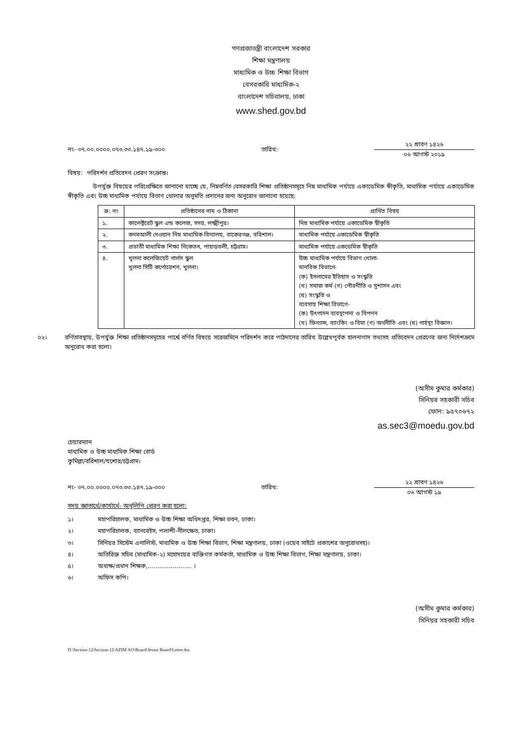গণপ্রজাতন্ত্রী বাংলাদেশ সরকার
শিক্ষা মন্ত্রণালয়
মাধ্যমিক ও উচ্চ শিক্ষা বিভাগ
বেসরকারি মাধ্যমিক-২
বাংলাদেশ সচিবালয়, ঢাকা
www.shed.gov.bd
নং- ৩৭.০০.০০০০.০৭৩.৩৩.১৪৭.১৯-৩০০ তারিখ:
২২ শ্রাবণ ১৪২৬
০৬ আগস্ট ২০১৯
বিষয়: পরিদর্শন প্রতিবেদন প্রেরণ সংক্রান্ত।
উপর্যুক্ত বিষয়ের পরিপ্রেক্ষিতে জানানো যাচ্ছে যে, নিম্নবর্ণিত বেসরকারি শিক্ষা প্রতিষ্ঠানসমূহে নিম্ন মাধ্যমিক পর্যায়ে একাডেমিক স্বীকৃতি, মাধ্যমিক পর্যায়ে একাডেমিক স্বীকৃতি এবং উচ্চ মাধ্যমিক পর্যায়ে বিভাগ খোলার অনুমতি প্রদানের জন্য অনুরোধ জানানো হয়েছে:
| ক্র: নং | প্রতিষ্ঠানের নাম ও ঠিকানা | প্রার্থিত বিষয় |
| --- | --- | --- |
| ১. | কালেক্টরেট স্কুল এন্ড কলেজ, সদর, লক্ষ্মীপুর। | নিম্ন মাধ্যমিক পর্যায়ে একাডেমিক স্বীকৃতি |
| ২. | কদমআলী দেওয়ান নিম্ন মাধ্যমিক বিদ্যালয়, বাকেরগঞ্জ, বরিশাল। | মাধ্যমিক পর্যায়ে একাডেমিক স্বীকৃতি |
| ৩. | প্রভাতী মাধ্যমিক শিক্ষা নিকেতন, পাহাড়তলী, চট্টগ্রাম। | মাধ্যমিক পর্যায়ে একডেমিক স্বীকৃতি |
| ৪. | খুলনা কলেজিয়েট গার্লস স্কুল খুলনা সিটি কর্পোরেশন, খুলনা। | উচ্চ মাধ্যমিক পর্যায়ে বিভাগ খোলা- মানবিক বিভাগে- (ক) ইসলামের ইতিহাস ও সংস্কৃতি (খ) সমাজ কর্ম (গ) পৌরনীতি ও সুশাসন এবং (ঘ) সংস্কৃতি ও ব্যবসায় শিক্ষা বিভাগে- (ক) উৎপাদন ব্যবস্থাপনা ও বিপণন (খ) ফিন্যান্স, ব্যাংকিং ও বিমা (গ) অর্থনীতি এবং (ঘ) গার্হস্থ্য বিজ্ঞান। |
০২। বর্ণিতাবস্থায়, উপর্যুক্ত শিক্ষা প্রতিষ্ঠানসমূহের পার্শ্বে বর্ণিত বিষয়ে সরেজমিনে পরিদর্শন করে পাঠদানের তারিখ উল্লেখপূর্বক হালনাগাদ তথ্যসহ প্রতিবেদন প্রেরণের জন্য নির্দেশক্রমে অনুরোধ করা হলো।
(অসীম কুমার কর্মকার)
সিনিয়র সহকারী সচিব
ফোন: ৯৫৭০৬৭২
as.sec3@moedu.gov.bd
চেয়ারম্যান
মাধ্যমিক ও উচ্চ মাধ্যমিক শিক্ষা বোর্ড
কুমিল্লা/বরিশাল/যশোর/চট্টগ্রাম।
নং- ৩৭.০০.০০০০.০৭৩.৩৩.১৪৭.১৯-৩০০ তারিখ:
২২ শ্রাবণ ১৪২৬
০৬ আগস্ট ১৯
সদয় জ্ঞাতার্থে/কার্যার্থে- অনুলিপি প্রেরণ করা হলো:
১। মহাপরিচালক, মাধ্যমিক ও উচ্চ শিক্ষা অধিদপ্তর, শিক্ষা ভবন, ঢাকা।
২। মহাপরিচালক, ব্যানবেইস, পলাশী-নীলক্ষেত, ঢাকা।
৩। সিনিয়র সিস্টেম এনালিস্ট, মাধ্যমিক ও উচ্চ শিক্ষা বিভাগ, শিক্ষা মন্ত্রণালয়, ঢাকা (ওয়েব সাইটে প্রকাশের অনুরোধসহ)।
৪। অতিরিক্ত সচিব (মাধ্যমিক-২) মহোদয়ের ব্যক্তিগত কর্মকর্তা, মাধ্যমিক ও উচ্চ শিক্ষা বিভাগ, শিক্ষা মন্ত্রণালয়, ঢাকা।
৫। অধ্যক্ষ/প্রধান শিক্ষক,....................... ।
৬। অফিস কপি।
(অসীম কুমার কর্মকার)
সিনিয়র সহকারী সচিব
D:\Section-12\Section-12\AZIM AO\Board\Jessor Board\Letter.doc